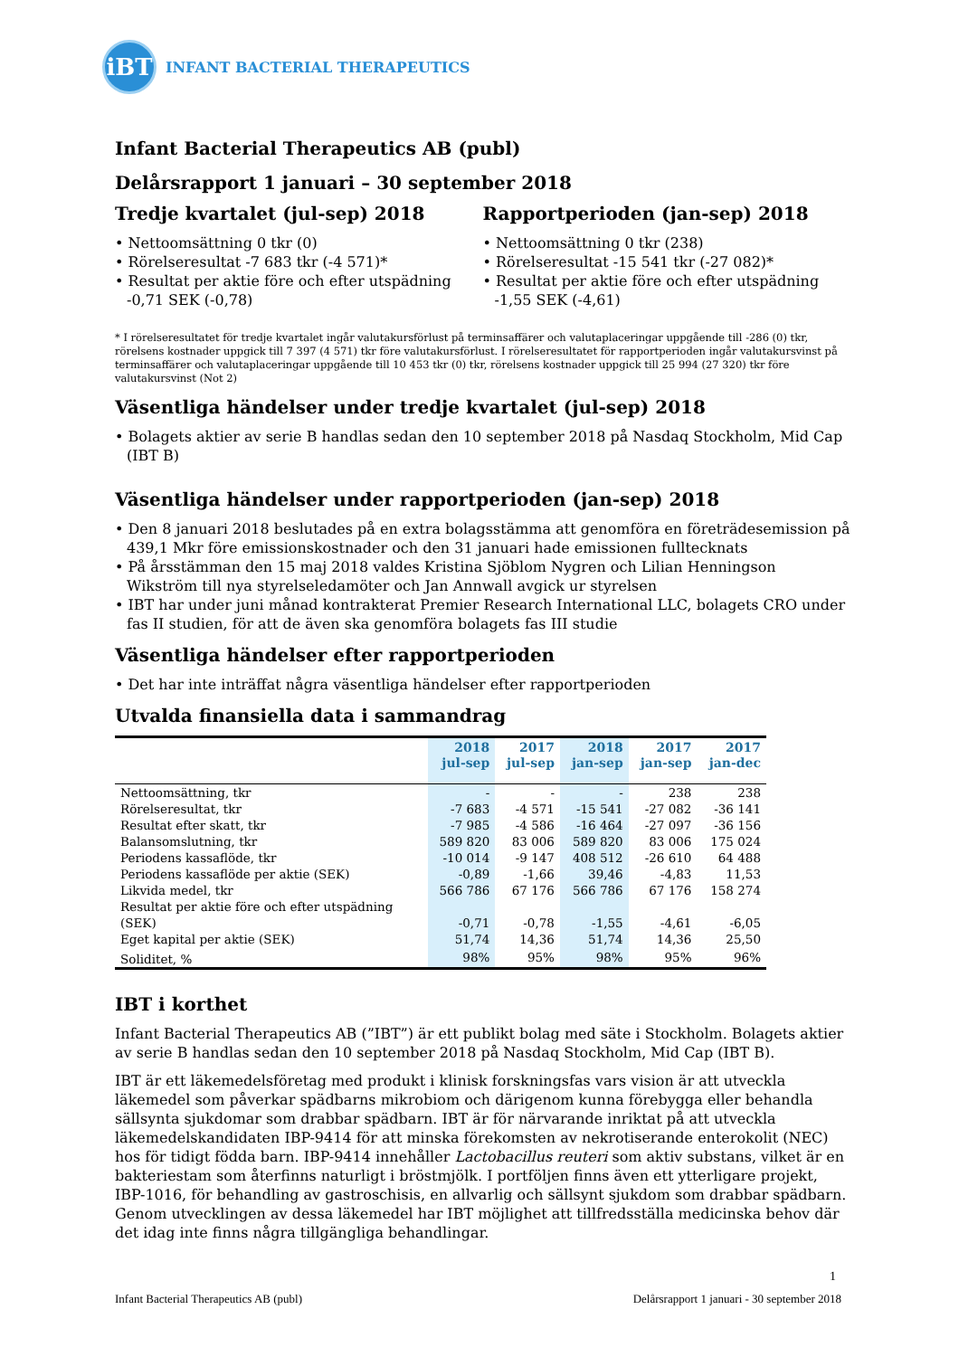iBT
INFANT BACTERIAL THERAPEUTICS
Infant Bacterial Therapeutics AB (publ)
Delårsrapport 1 januari – 30 september 2018
Tredje kvartalet (jul-sep) 2018
• Nettoomsättning 0 tkr (0)
• Rörelseresultat -7 683 tkr (-4 571)*
• Resultat per aktie före och efter utspädning -0,71 SEK (-0,78)
Rapportperioden (jan-sep) 2018
• Nettoomsättning 0 tkr (238)
• Rörelseresultat -15 541 tkr (-27 082)*
• Resultat per aktie före och efter utspädning -1,55 SEK (-4,61)
* I rörelseresultatet för tredje kvartalet ingår valutakursförlust på terminsaffärer och valutaplaceringar uppgående till -286 (0) tkr, rörelsens kostnader uppgick till 7 397 (4 571) tkr före valutakursförlust. I rörelseresultatet för rapportperioden ingår valutakursvinst på terminsaffärer och valutaplaceringar uppgående till 10 453 tkr (0) tkr, rörelsens kostnader uppgick till 25 994 (27 320) tkr före valutakursvinst (Not 2)
Väsentliga händelser under tredje kvartalet (jul-sep) 2018
• Bolagets aktier av serie B handlas sedan den 10 september 2018 på Nasdaq Stockholm, Mid Cap (IBT B)
Väsentliga händelser under rapportperioden (jan-sep) 2018
• Den 8 januari 2018 beslutades på en extra bolagsstämma att genomföra en företrädesemission på 439,1 Mkr före emissionskostnader och den 31 januari hade emissionen fulltecknats
• På årsstämman den 15 maj 2018 valdes Kristina Sjöblom Nygren och Lilian Henningson Wikström till nya styrelseledamöter och Jan Annwall avgick ur styrelsen
• IBT har under juni månad kontrakterat Premier Research International LLC, bolagets CRO under fas II studien, för att de även ska genomföra bolagets fas III studie
Väsentliga händelser efter rapportperioden
• Det har inte inträffat några väsentliga händelser efter rapportperioden
Utvalda finansiella data i sammandrag
| | 2018 jul-sep | 2017 jul-sep | 2018 jan-sep | 2017 jan-sep | 2017 jan-dec |
| --- | --- | --- | --- | --- | --- |
| Nettoomsättning, tkr | - | - | - | 238 | 238 |
| Rörelseresultat, tkr | -7 683 | -4 571 | -15 541 | -27 082 | -36 141 |
| Resultat efter skatt, tkr | -7 985 | -4 586 | -16 464 | -27 097 | -36 156 |
| Balansomslutning, tkr | 589 820 | 83 006 | 589 820 | 83 006 | 175 024 |
| Periodens kassaflöde, tkr | -10 014 | -9 147 | 408 512 | -26 610 | 64 488 |
| Periodens kassaflöde per aktie (SEK) | -0,89 | -1,66 | 39,46 | -4,83 | 11,53 |
| Likvida medel, tkr | 566 786 | 67 176 | 566 786 | 67 176 | 158 274 |
| Resultat per aktie före och efter utspädning (SEK) | -0,71 | -0,78 | -1,55 | -4,61 | -6,05 |
| Eget kapital per aktie (SEK) | 51,74 | 14,36 | 51,74 | 14,36 | 25,50 |
| Soliditet, % | 98% | 95% | 98% | 95% | 96% |
IBT i korthet
Infant Bacterial Therapeutics AB (”IBT”) är ett publikt bolag med säte i Stockholm. Bolagets aktier av serie B handlas sedan den 10 september 2018 på Nasdaq Stockholm, Mid Cap (IBT B).
IBT är ett läkemedelsföretag med produkt i klinisk forskningsfas vars vision är att utveckla läkemedel som påverkar spädbarns mikrobiom och därigenom kunna förebygga eller behandla sällsynta sjukdomar som drabbar spädbarn. IBT är för närvarande inriktat på att utveckla läkemedelskandidaten IBP-9414 för att minska förekomsten av nekrotiserande enterokolit (NEC) hos för tidigt födda barn. IBP-9414 innehåller Lactobacillus reuteri som aktiv substans, vilket är en bakteriestam som återfinns naturligt i bröstmjölk. I portföljen finns även ett ytterligare projekt, IBP-1016, för behandling av gastroschisis, en allvarlig och sällsynt sjukdom som drabbar spädbarn. Genom utvecklingen av dessa läkemedel har IBT möjlighet att tillfredsställa medicinska behov där det idag inte finns några tillgängliga behandlingar.
1
Infant Bacterial Therapeutics AB (publ) Delårsrapport 1 januari - 30 september 2018